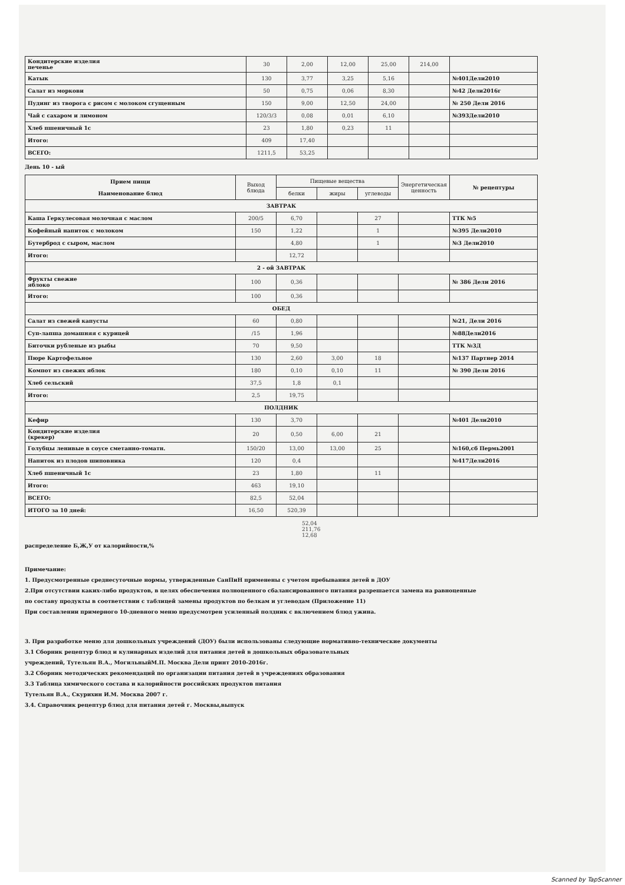| Кондитерские изделия печенье | 30 | 2,00 | 12,00 | 25,00 | 214,00 | |
| Катык | 130 | 3,77 | 3,25 | 5,16 | | №401Дели2010 |
| Салат из моркови | 50 | 0,75 | 0,06 | 8,30 | | №42 Дели2016г |
| Пудинг из творога с рисом с молоком сгущенным | 150 | 9,00 | 12,50 | 24,00 | | № 250 Дели 2016 |
| Чай с сахаром и лимоном | 120/3/3 | 0,08 | 0,01 | 6,10 | | №393Дели2010 |
| Хлеб пшеничный 1с | 23 | 1,80 | 0,23 | 11 | | |
| Итого: | 409 | 17,40 | | | | |
| ВСЕГО: | 1211,5 | 53,25 | | | | |
День 10 - ый
| Прием пищи Наименование блюд | Выход блюда | Пищевые вещества | | | Энергетическая ценность | № рецептуры |
| --- | --- | --- | --- | --- | --- | --- |
| | | белки | жиры | углеводы | | |
| ЗАВТРАК | | | | | | |
| Каша Геркулесовая молочная с маслом | 200/5 | 6,70 | | 27 | | ТТК №5 |
| Кофейный напиток с молоком | 150 | 1,22 | | 1 | | №395 Дели2010 |
| Бутерброд с сыром, маслом | | 4,80 | | 1 | | №3 Дели2010 |
| Итого: | | 12,72 | | | | |
| 2 - ой ЗАВТРАК | | | | | | |
| Фрукты свежие яблоко | 100 | 0,36 | | | | № 386 Дели 2016 |
| Итого: | 100 | 0,36 | | | | |
| ОБЕД | | | | | | |
| Салат из свежей капусты | 60 | 0,80 | | | | №21, Дели 2016 |
| Суп-лапша домашняя с курицей | /15 | 1,96 | | | | №88Дели2016 |
| Биточки рубленые из рыбы | 70 | 9,50 | | | | ТТК №3Д |
| Пюре Картофельное | 130 | 2,60 | 3,00 | 18 | | №137 Партнер 2014 |
| Компот из свежих яблок | 180 | 0,10 | 0,10 | 11 | | № 390 Дели 2016 |
| Хлеб сельский | 37,5 | 1,8 | 0,1 | | | |
| Итого: | 2,5 | 19,75 | | | | |
| ПОЛДНИК | | | | | | |
| Кефир | 130 | 3,70 | | | | №401 Дели2010 |
| Кондитерские изделия (крекер) | 20 | 0,50 | 6,00 | 21 | | |
| Голубцы ленивые в соусе сметанно-томатн. | 150/20 | 13,00 | 13,00 | 25 | | №160,сб Пермь2001 |
| Напиток из плодов шиповника | 120 | 0,4 | | | | №417Дели2016 |
| Хлеб пшеничный 1с | 23 | 1,80 | | 11 | | |
| Итого: | 463 | 19,10 | | | | |
| ВСЕГО: | 82,5 | 52,04 | | | | |
| ИТОГО за 10 дней: | 16,50 | 520,39 | | | | |
52,04
211,76
12,68
распределение Б,Ж,У от калорийности,%
Примечание:
1. Предусмотренные среднесуточные нормы, утвержденные СанПиН применены с учетом пребывания детей в ДОУ
2.При отсутствии каких-либо продуктов, в целях обеспечения полноценного сбалансированного питания разрешается замена на равноценные
по составу продукты в соответствии с таблицей замены продуктов по белкам и углеводам (Приложение 11)
При составлении примерного 10-дневного меню предусмотрен усиленный полдник с включением блюд ужина.
3. При разработке меню для дошкольных учреждений (ДОУ) были использованы следующие нормативно-технические документы
3.1 Сборник рецептур блюд и кулинарных изделий для питания детей в дошкольных образовательных
учреждений, Тутельян В.А., МогильныйМ.П. Москва Дели принт 2010-2016г.
3.2 Сборник методических рекомендаций по организации питания детей в учреждениях образования
3.3 Таблица химического состава и калорийности российских продуктов питания
Тутельян В.А., Скурихин И.М. Москва 2007 г.
3.4. Справочник рецептур блюд для питания детей г. Москвы,выпуск
Scanned by TapScanner